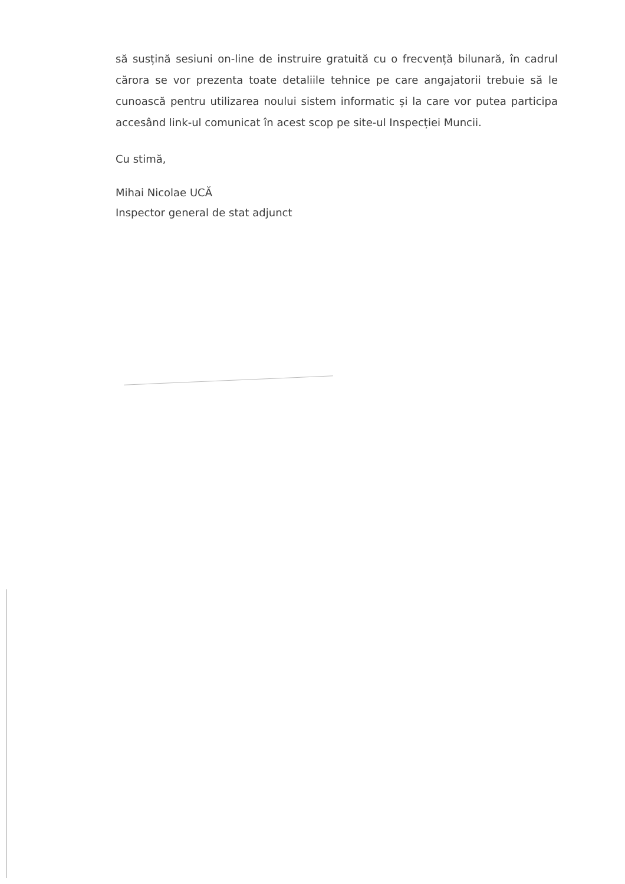să susțină sesiuni on-line de instruire gratuită cu o frecvență bilunară, în cadrul cărora se vor prezenta toate detaliile tehnice pe care angajatorii trebuie să le cunoască pentru utilizarea noului sistem informatic și la care vor putea participa accesând link-ul comunicat în acest scop pe site-ul Inspecției Muncii.
Cu stimă,
Mihai Nicolae UCĂ
Inspector general de stat adjunct